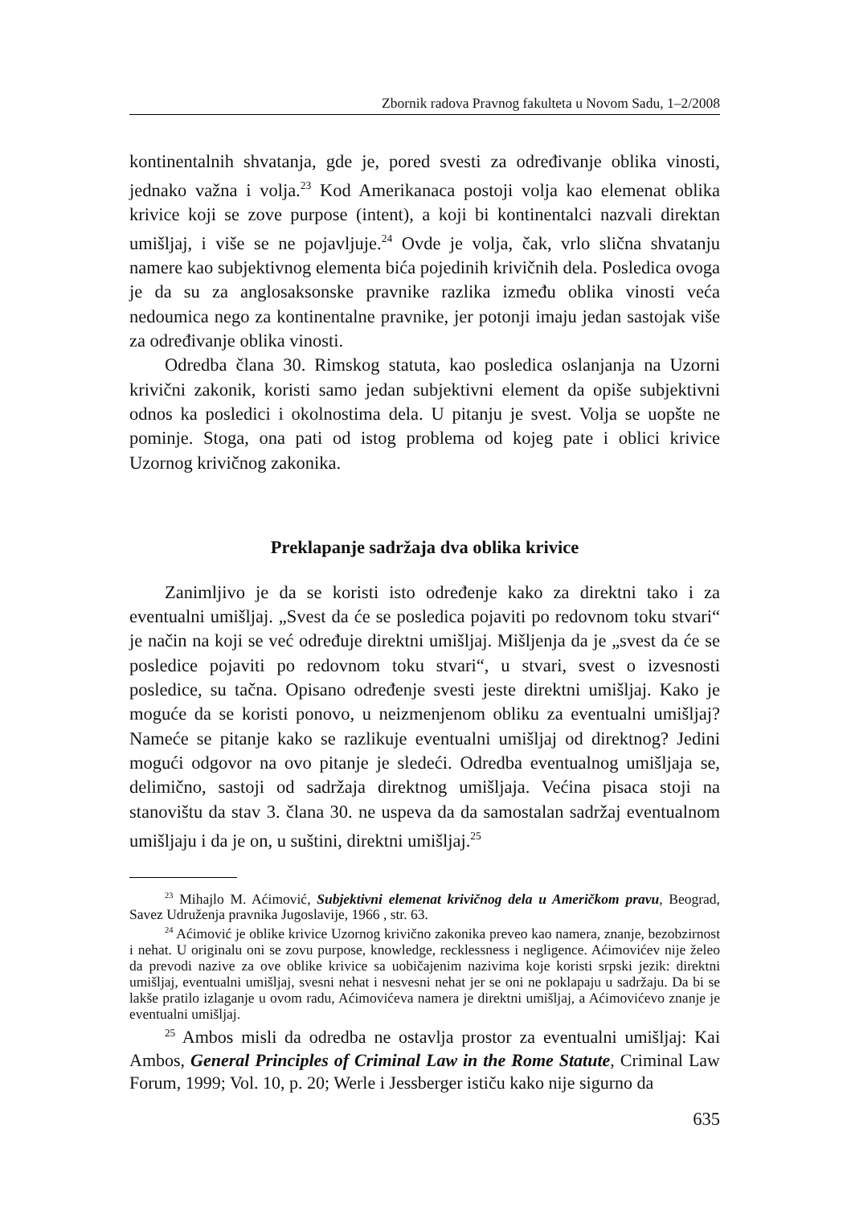Zbornik radova Pravnog fakulteta u Novom Sadu, 1–2/2008
kontinentalnih shvatanja, gde je, pored svesti za određivanje oblika vinosti, jednako važna i volja.<sup>23</sup> Kod Amerikanaca postoji volja kao elemenat oblika krivice koji se zove purpose (intent), a koji bi kontinentalci nazvali direktan umišljaj, i više se ne pojavljuje.<sup>24</sup> Ovde je volja, čak, vrlo slična shvatanju namere kao subjektivnog elementa bića pojedinih krivičnih dela. Posledica ovoga je da su za anglosaksonske pravnike razlika između oblika vinosti veća nedoumica nego za kontinentalne pravnike, jer potonji imaju jedan sastojak više za određivanje oblika vinosti.
Odredba člana 30. Rimskog statuta, kao posledica oslanjanja na Uzorni krivični zakonik, koristi samo jedan subjektivni element da opiše subjektivni odnos ka posledici i okolnostima dela. U pitanju je svest. Volja se uopšte ne pominje. Stoga, ona pati od istog problema od kojeg pate i oblici krivice Uzornog krivičnog zakonika.
Preklapanje sadržaja dva oblika krivice
Zanimljivo je da se koristi isto određenje kako za direktni tako i za eventualni umišljaj. „Svest da će se posledica pojaviti po redovnom toku stvari“ je način na koji se već određuje direktni umišljaj. Mišljenja da je „svest da će se posledice pojaviti po redovnom toku stvari“, u stvari, svest o izvesnosti posledice, su tačna. Opisano određenje svesti jeste direktni umišljaj. Kako je moguće da se koristi ponovo, u neizmenjenom obliku za eventualni umišljaj? Nameće se pitanje kako se razlikuje eventualni umišljaj od direktnog? Jedini mogući odgovor na ovo pitanje je sledeći. Odredba eventualnog umišljaja se, delimično, sastoji od sadržaja direktnog umišljaja. Većina pisaca stoji na stanovištu da stav 3. člana 30. ne uspeva da da samostalan sadržaj eventualnom umišljaju i da je on, u suštini, direktni umišljaj.<sup>25</sup>
<sup>23</sup> Mihajlo M. Aćimović, Subjektivni elemenat krivičnog dela u Američkom pravu, Beograd, Savez Udruženja pravnika Jugoslavije, 1966 , str. 63.
<sup>24</sup> Aćimović je oblike krivice Uzornog krivično zakonika preveo kao namera, znanje, bezobzirnost i nehat. U originalu oni se zovu purpose, knowledge, recklessness i negligence. Aćimovićev nije želeo da prevodi nazive za ove oblike krivice sa uobičajenim nazivima koje koristi srpski jezik: direktni umišljaj, eventualni umišljaj, svesni nehat i nesvesni nehat jer se oni ne poklapaju u sadržaju. Da bi se lakše pratilo izlaganje u ovom radu, Aćimovićeva namera je direktni umišljaj, a Aćimovićevo znanje je eventualni umišljaj.
<sup>25</sup> Ambos misli da odredba ne ostavlja prostor za eventualni umišljaj: Kai Ambos, General Principles of Criminal Law in the Rome Statute, Criminal Law Forum, 1999; Vol. 10, p. 20; Werle i Jessberger ističu kako nije sigurno da
635